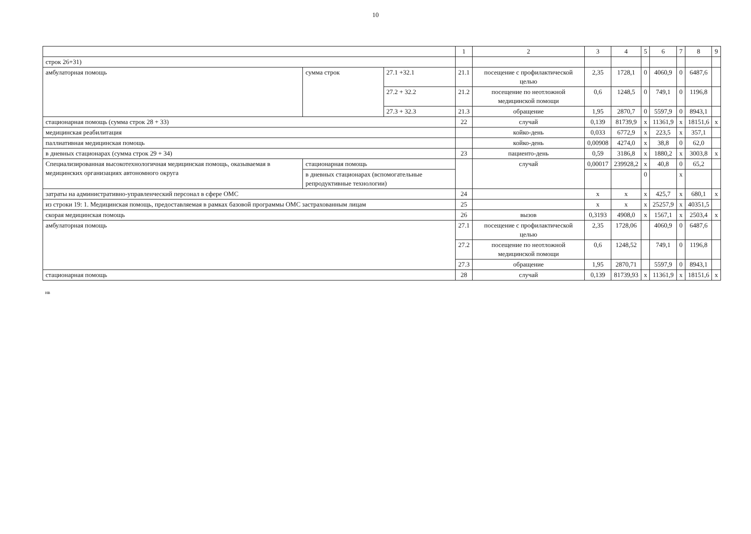10
| | | | 1 | 2 | 3 | 4 | 5 | 6 | 7 | 8 | 9 |
| --- | --- | --- | --- | --- | --- | --- | --- | --- | --- | --- | --- |
| строк 26+31) | | | | | | | | | | | |
| амбулаторная помощь | сумма строк | 27.1 +32.1 | 21.1 | посещение с профилактической целью | 2,35 | 1728,1 | 0 | 4060,9 | 0 | 6487,6 | |
| | | 27.2 + 32.2 | 21.2 | посещение по неотложной медицинской помощи | 0,6 | 1248,5 | 0 | 749,1 | 0 | 1196,8 | |
| | | 27.3 + 32.3 | 21.3 | обращение | 1,95 | 2870,7 | 0 | 5597,9 | 0 | 8943,1 | |
| стационарная помощь (сумма строк 28 + 33) | | | 22 | случай | 0,139 | 81739,9 | х | 11361,9 | х | 18151,6 | х |
| медицинская реабилитация | | | | койко-день | 0,033 | 6772,9 | х | 223,5 | х | 357,1 | |
| паллиативная медицинская помощь | | | | койко-день | 0,00908 | 4274,0 | х | 38,8 | 0 | 62,0 | |
| в дневных стационарах (сумма строк 29 + 34) | | | 23 | пациенто-день | 0,59 | 3186,8 | х | 1880,2 | х | 3003,8 | х |
| Специализированная высокотехнологичная медицинская помощь, оказываемая в медицинских организациях автономного округа | стационарная помощь | | | случай | 0,00017 | 239928,2 | х | 40,8 | 0 | 65,2 | |
| | в дневных стационарах (вспомогательные репродуктивные технологии) | | | | | | 0 | | х | | |
| затраты на административно-управленческий персонал в сфере ОМС | | | 24 | | х | х | х | 425,7 | х | 680,1 | х |
| из строки 19: 1. Медицинская помощь, предоставляемая в рамках базовой программы ОМС застрахованным лицам | | | 25 | | х | х | х | 25257,9 | х | 40351,5 | |
| скорая медицинская помощь | | | 26 | вызов | 0,3193 | 4908,0 | х | 1567,1 | х | 2503,4 | х |
| амбулаторная помощь | | | 27.1 | посещение с профилактической целью | 2,35 | 1728,06 | | 4060,9 | 0 | 6487,6 | |
| | | | 27.2 | посещение по неотложной медицинской помощи | 0,6 | 1248,52 | | 749,1 | 0 | 1196,8 | |
| | | | 27.3 | обращение | 1,95 | 2870,71 | | 5597,9 | 0 | 8943,1 | |
| стационарная помощь | | | 28 | случай | 0,139 | 81739,93 | х | 11361,9 | х | 18151,6 | х |
нв